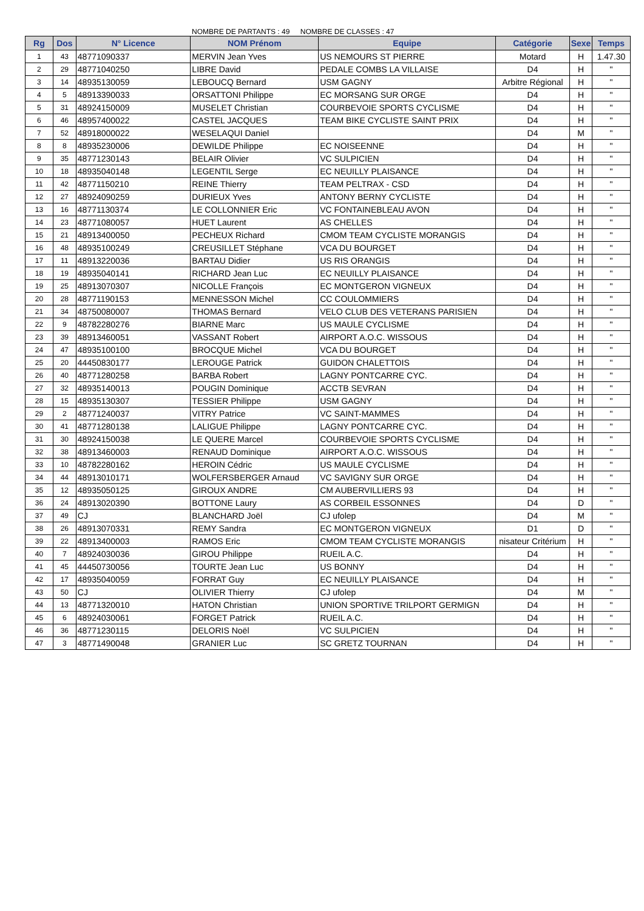NOMBRE DE PARTANTS : 49 NOMBRE DE CLASSES : 47
| Rg | Dos | N° Licence | NOM Prénom | Equipe | Catégorie | Sexe | Temps |
| --- | --- | --- | --- | --- | --- | --- | --- |
| 1 | 43 | 48771090337 | MERVIN Jean Yves | US NEMOURS ST PIERRE | Motard | H | 1.47.30 |
| 2 | 29 | 48771040250 | LIBRE David | PEDALE COMBS LA VILLAISE | D4 | H | " |
| 3 | 14 | 48935130059 | LEBOUCQ Bernard | USM GAGNY | Arbitre Régional | H | " |
| 4 | 5 | 48913390033 | ORSATTONI Philippe | EC MORSANG SUR ORGE | D4 | H | " |
| 5 | 31 | 48924150009 | MUSELET Christian | COURBEVOIE SPORTS CYCLISME | D4 | H | " |
| 6 | 46 | 48957400022 | CASTEL JACQUES | TEAM BIKE CYCLISTE SAINT PRIX | D4 | H | " |
| 7 | 52 | 48918000022 | WESELAQUI Daniel | | D4 | M | " |
| 8 | 8 | 48935230006 | DEWILDE Philippe | EC NOISEENNE | D4 | H | " |
| 9 | 35 | 48771230143 | BELAIR Olivier | VC SULPICIEN | D4 | H | " |
| 10 | 18 | 48935040148 | LEGENTIL Serge | EC NEUILLY PLAISANCE | D4 | H | " |
| 11 | 42 | 48771150210 | REINE Thierry | TEAM PELTRAX - CSD | D4 | H | " |
| 12 | 27 | 48924090259 | DURIEUX Yves | ANTONY BERNY CYCLISTE | D4 | H | " |
| 13 | 16 | 48771130374 | LE COLLONNIER Eric | VC FONTAINEBLEAU AVON | D4 | H | " |
| 14 | 23 | 48771080057 | HUET Laurent | AS CHELLES | D4 | H | " |
| 15 | 21 | 48913400050 | PECHEUX Richard | CMOM TEAM CYCLISTE MORANGIS | D4 | H | " |
| 16 | 48 | 48935100249 | CREUSILLET Stéphane | VCA DU BOURGET | D4 | H | " |
| 17 | 11 | 48913220036 | BARTAU Didier | US RIS ORANGIS | D4 | H | " |
| 18 | 19 | 48935040141 | RICHARD Jean Luc | EC NEUILLY PLAISANCE | D4 | H | " |
| 19 | 25 | 48913070307 | NICOLLE François | EC MONTGERON VIGNEUX | D4 | H | " |
| 20 | 28 | 48771190153 | MENNESSON Michel | CC COULOMMIERS | D4 | H | " |
| 21 | 34 | 48750080007 | THOMAS Bernard | VELO CLUB DES VETERANS PARISIEN | D4 | H | " |
| 22 | 9 | 48782280276 | BIARNE Marc | US MAULE CYCLISME | D4 | H | " |
| 23 | 39 | 48913460051 | VASSANT Robert | AIRPORT A.O.C. WISSOUS | D4 | H | " |
| 24 | 47 | 48935100100 | BROCQUE Michel | VCA DU BOURGET | D4 | H | " |
| 25 | 20 | 44450830177 | LEROUGE Patrick | GUIDON CHALETTOIS | D4 | H | " |
| 26 | 40 | 48771280258 | BARBA Robert | LAGNY PONTCARRE CYC. | D4 | H | " |
| 27 | 32 | 48935140013 | POUGIN Dominique | ACCTB SEVRAN | D4 | H | " |
| 28 | 15 | 48935130307 | TESSIER Philippe | USM GAGNY | D4 | H | " |
| 29 | 2 | 48771240037 | VITRY Patrice | VC SAINT-MAMMES | D4 | H | " |
| 30 | 41 | 48771280138 | LALIGUE Philippe | LAGNY PONTCARRE CYC. | D4 | H | " |
| 31 | 30 | 48924150038 | LE QUERE Marcel | COURBEVOIE SPORTS CYCLISME | D4 | H | " |
| 32 | 38 | 48913460003 | RENAUD Dominique | AIRPORT A.O.C. WISSOUS | D4 | H | " |
| 33 | 10 | 48782280162 | HEROIN Cédric | US MAULE CYCLISME | D4 | H | " |
| 34 | 44 | 48913010171 | WOLFERSBERGER Arnaud | VC SAVIGNY SUR ORGE | D4 | H | " |
| 35 | 12 | 48935050125 | GIROUX ANDRE | CM AUBERVILLIERS 93 | D4 | H | " |
| 36 | 24 | 48913020390 | BOTTONE Laury | AS CORBEIL ESSONNES | D4 | D | " |
| 37 | 49 | CJ | BLANCHARD Joël | CJ ufolep | D4 | M | " |
| 38 | 26 | 48913070331 | REMY Sandra | EC MONTGERON VIGNEUX | D1 | D | " |
| 39 | 22 | 48913400003 | RAMOS Eric | CMOM TEAM CYCLISTE MORANGIS | nisateur Critérium | H | " |
| 40 | 7 | 48924030036 | GIROU Philippe | RUEIL A.C. | D4 | H | " |
| 41 | 45 | 44450730056 | TOURTE Jean Luc | US BONNY | D4 | H | " |
| 42 | 17 | 48935040059 | FORRAT Guy | EC NEUILLY PLAISANCE | D4 | H | " |
| 43 | 50 | CJ | OLIVIER Thierry | CJ ufolep | D4 | M | " |
| 44 | 13 | 48771320010 | HATON Christian | UNION SPORTIVE TRILPORT GERMIGN | D4 | H | " |
| 45 | 6 | 48924030061 | FORGET Patrick | RUEIL A.C. | D4 | H | " |
| 46 | 36 | 48771230115 | DELORIS Noël | VC SULPICIEN | D4 | H | " |
| 47 | 3 | 48771490048 | GRANIER Luc | SC GRETZ TOURNAN | D4 | H | " |